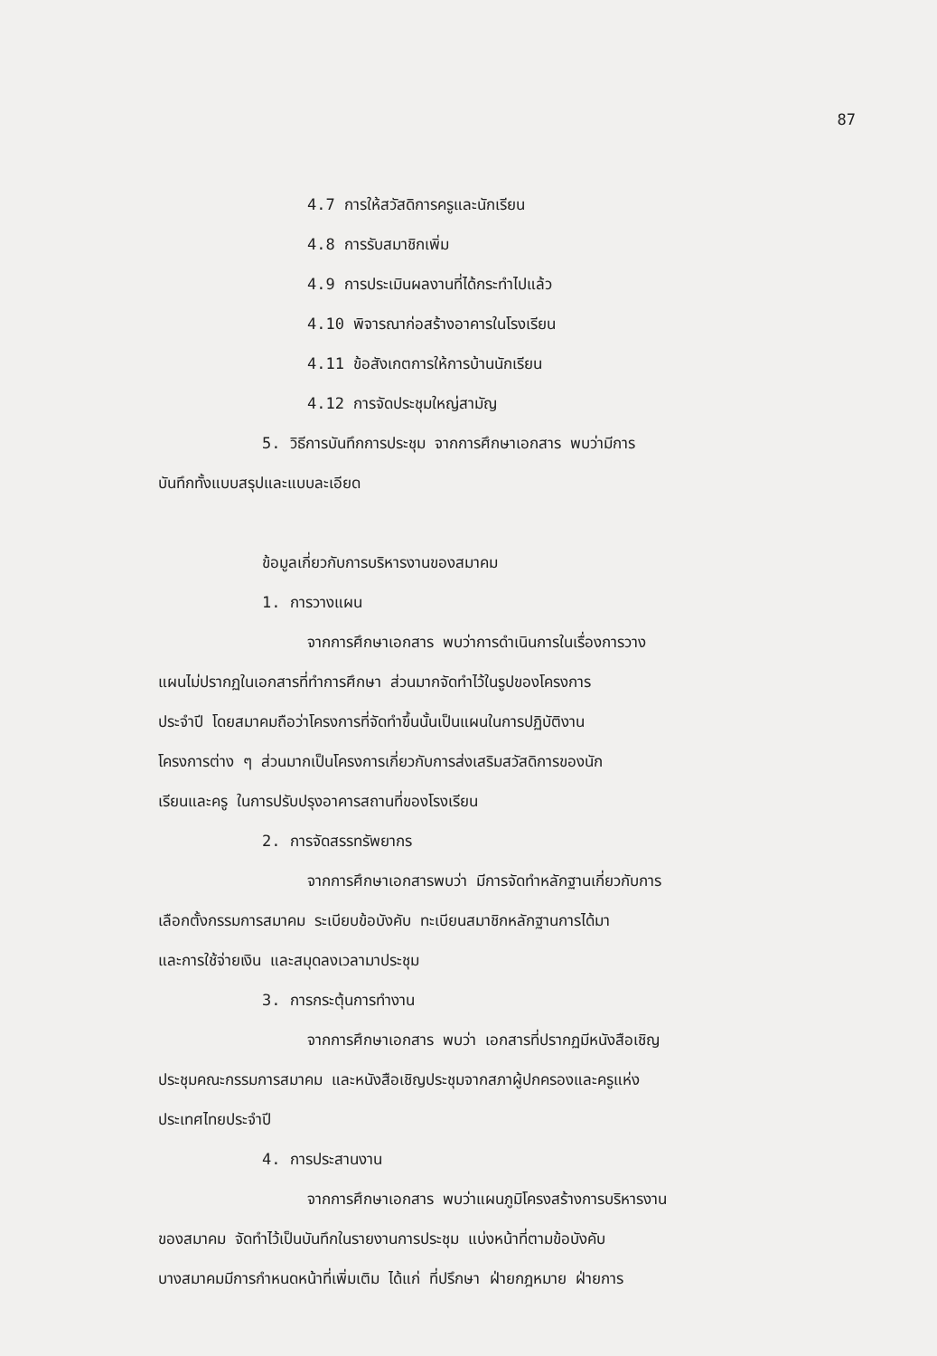87
4.7 การให้สวัสดิการครูและนักเรียน
4.8 การรับสมาชิกเพิ่ม
4.9 การประเมินผลงานที่ได้กระทำไปแล้ว
4.10 พิจารณาก่อสร้างอาคารในโรงเรียน
4.11 ข้อสังเกตการให้การบ้านนักเรียน
4.12 การจัดประชุมใหญ่สามัญ
5. วิธีการบันทึกการประชุม จากการศึกษาเอกสาร พบว่ามีการ
บันทึกทั้งแบบสรุปและแบบละเอียด
ข้อมูลเกี่ยวกับการบริหารงานของสมาคม
1. การวางแผน
จากการศึกษาเอกสาร พบว่าการดำเนินการในเรื่องการวาง
แผนไม่ปรากฏในเอกสารที่ทำการศึกษา ส่วนมากจัดทำไว้ในรูปของโครงการ
ประจำปี โดยสมาคมถือว่าโครงการที่จัดทำขึ้นนั้นเป็นแผนในการปฏิบัติงาน
โครงการต่าง ๆ ส่วนมากเป็นโครงการเกี่ยวกับการส่งเสริมสวัสดิการของนัก
เรียนและครู ในการปรับปรุงอาคารสถานที่ของโรงเรียน
2. การจัดสรรทรัพยากร
จากการศึกษาเอกสารพบว่า มีการจัดทำหลักฐานเกี่ยวกับการ
เลือกตั้งกรรมการสมาคม ระเบียบข้อบังคับ ทะเบียนสมาชิกหลักฐานการได้มา
และการใช้จ่ายเงิน และสมุดลงเวลามาประชุม
3. การกระตุ้นการทำงาน
จากการศึกษาเอกสาร พบว่า เอกสารที่ปรากฏมีหนังสือเชิญ
ประชุมคณะกรรมการสมาคม และหนังสือเชิญประชุมจากสภาผู้ปกครองและครูแห่ง
ประเทศไทยประจำปี
4. การประสานงาน
จากการศึกษาเอกสาร พบว่าแผนภูมิโครงสร้างการบริหารงาน
ของสมาคม จัดทำไว้เป็นบันทึกในรายงานการประชุม แบ่งหน้าที่ตามข้อบังคับ
บางสมาคมมีการกำหนดหน้าที่เพิ่มเติม ได้แก่ ที่ปรึกษา ฝ่ายกฎหมาย ฝ่ายการ